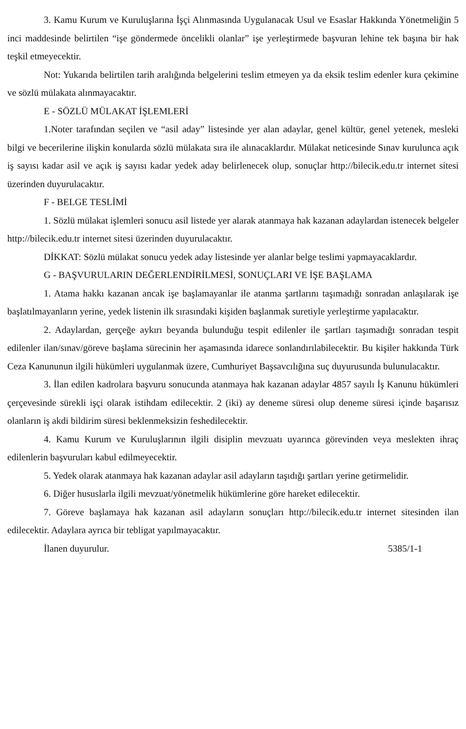3. Kamu Kurum ve Kuruluşlarına İşçi Alınmasında Uygulanacak Usul ve Esaslar Hakkında Yönetmeliğin 5 inci maddesinde belirtilen “işe göndermede öncelikli olanlar” işe yerleştirmede başvuran lehine tek başına bir hak teşkil etmeyecektir.
Not: Yukarıda belirtilen tarih aralığında belgelerini teslim etmeyen ya da eksik teslim edenler kura çekimine ve sözlü mülakata alınmayacaktır.
E - SÖZLÜ MÜLAKAT İŞLEMLERİ
1.Noter tarafından seçilen ve “asil aday” listesinde yer alan adaylar, genel kültür, genel yetenek, mesleki bilgi ve becerilerine ilişkin konularda sözlü mülakata sıra ile alınacaklardır. Mülakat neticesinde Sınav kurulunca açık iş sayısı kadar asil ve açık iş sayısı kadar yedek aday belirlenecek olup, sonuçlar http://bilecik.edu.tr internet sitesi üzerinden duyurulacaktır.
F - BELGE TESLİMİ
1. Sözlü mülakat işlemleri sonucu asil listede yer alarak atanmaya hak kazanan adaylardan istenecek belgeler http://bilecik.edu.tr internet sitesi üzerinden duyurulacaktır.
DİKKAT: Sözlü mülakat sonucu yedek aday listesinde yer alanlar belge teslimi yapmayacaklardır.
G - BAŞVURULARIN DEĞERLENDİRİLMESİ, SONUÇLARI VE İŞE BAŞLAMA
1. Atama hakkı kazanan ancak işe başlamayanlar ile atanma şartlarını taşımadığı sonradan anlaşılarak işe başlatılmayanların yerine, yedek listenin ilk sırasındaki kişiden başlanmak suretiyle yerleştirme yapılacaktır.
2. Adaylardan, gerçeğe aykırı beyanda bulunduğu tespit edilenler ile şartları taşımadığı sonradan tespit edilenler ilan/sınav/göreve başlama sürecinin her aşamasında idarece sonlandırılabilecektir. Bu kişiler hakkında Türk Ceza Kanununun ilgili hükümleri uygulanmak üzere, Cumhuriyet Başsavcılığına suç duyurusunda bulunulacaktır.
3. İlan edilen kadrolara başvuru sonucunda atanmaya hak kazanan adaylar 4857 sayılı İş Kanunu hükümleri çerçevesinde sürekli işçi olarak istihdam edilecektir. 2 (iki) ay deneme süresi olup deneme süresi içinde başarısız olanların iş akdi bildirim süresi beklenmeksizin feshedilecektir.
4. Kamu Kurum ve Kuruluşlarının ilgili disiplin mevzuatı uyarınca görevinden veya meslekten ihraç edilenlerin başvuruları kabul edilmeyecektir.
5. Yedek olarak atanmaya hak kazanan adaylar asil adayların taşıdığı şartları yerine getirmelidir.
6. Diğer hususlarla ilgili mevzuat/yönetmelik hükümlerine göre hareket edilecektir.
7. Göreve başlamaya hak kazanan asil adayların sonuçları http://bilecik.edu.tr internet sitesinden ilan edilecektir. Adaylara ayrıca bir tebligat yapılmayacaktır.
İlanen duyurulur. 5385/1-1